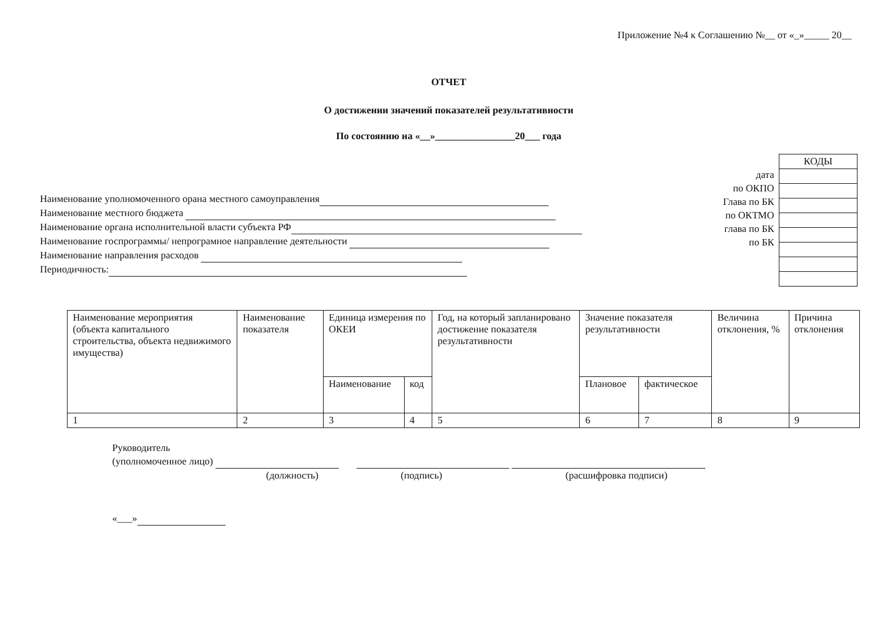Приложение №4 к Соглашению №__ от «_»_____ 20__
ОТЧЕТ
О достижении значений показателей результативности
По состоянию на «__»________________20___ года
Наименование уполномоченного орана местного самоуправления
Наименование местного бюджета
Наименование органа исполнительной власти субъекта РФ
Наименование госпрограммы/ непрограмное направление деятельности
Наименование направления расходов
Периодичность:
дата
по ОКПО
Глава по БК
по ОКТМО
глава по БК
по БК
| КОДЫ |
| --- |
| Наименование мероприятия (объекта капитального строительства, объекта недвижимого имущества) | Наименование показателя | Единица измерения по ОКЕИ | | Год, на который запланировано достижение показателя результативности | Значение показателя результативности | | Величина отклонения, % | Причина отклонения |
| --- | --- | --- | --- | --- | --- | --- | --- | --- |
| | | Наименование | код | | Плановое | фактическое | | |
| 1 | 2 | 3 | 4 | 5 | 6 | 7 | 8 | 9 |
Руководитель
(уполномоченное лицо)
(должность) (подпись) (расшифровка подписи)
«___»